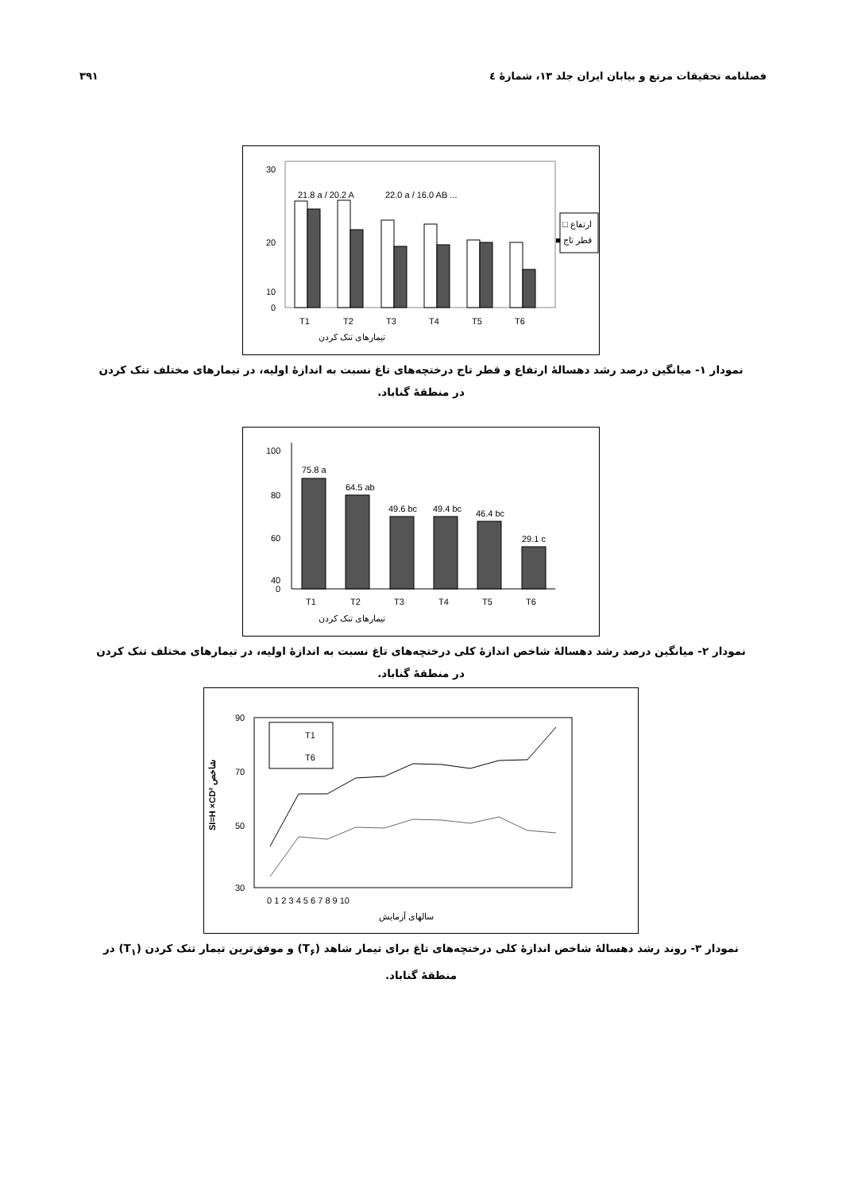۳۹۱ فصلنامه تحقیقات مرتع و بیابان ایران جلد ۱۳، شمارهٔ ٤
30
20
10
0
T1
T2
T3
T4
T5
T6
تیمارهای تنک کردن
ارتفاع □
قطر تاج ■
21.8 a / 20.2 A
22.0 a / 16.0 AB ...
نمودار ۱- میانگین درصد رشد دهسالهٔ ارتفاع و قطر تاج درختچه‌های تاغ نسبت به اندازهٔ اولیه، در تیمارهای مختلف تنک کردن در منطقهٔ گناباد.
100
80
60
40
0
T1
T2
T3
T4
T5
T6
75.8 a
64.5 ab
49.6 bc
49.4 bc
46.4 bc
29.1 c
تیمارهای تنک کردن
نمودار ۲- میانگین درصد رشد دهسالهٔ شاخص اندازهٔ کلی درختچه‌های تاغ نسبت به اندازهٔ اولیه، در تیمارهای مختلف تنک کردن در منطقهٔ گناباد.
90
70
50
30
SI=H ×CD² شاخص
T1
T6
0 1 2 3 4 5 6 7 8 9 10
سالهای آزمایش
نمودار ۳- روند رشد دهسالهٔ شاخص اندازهٔ کلی درختچه‌های تاغ برای تیمار شاهد (T<sub>۶</sub>) و موفق‌ترین تیمار تنک کردن (T<sub>۱</sub>) در منطقهٔ گناباد.